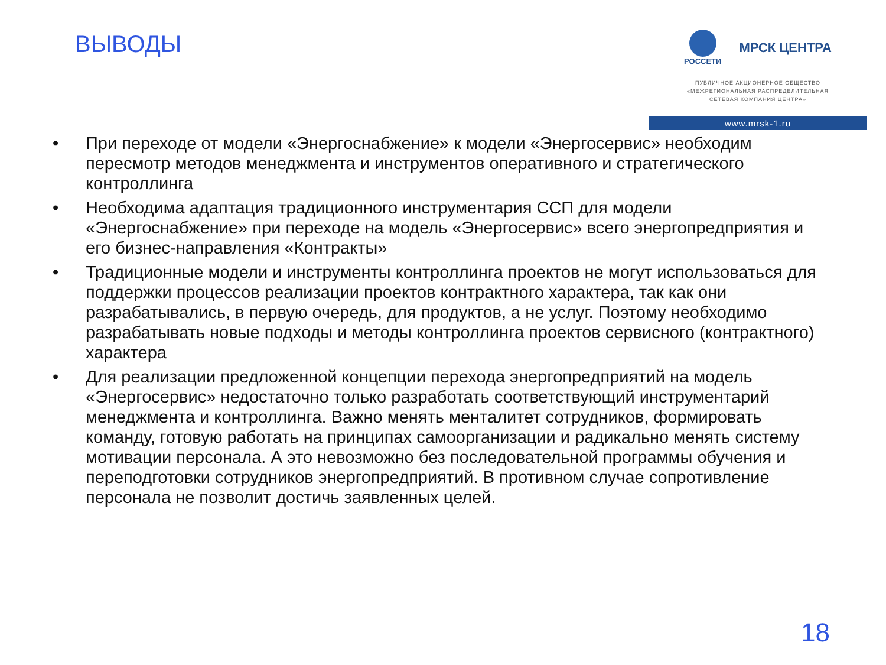ВЫВОДЫ
РОССЕТИ
МРСК ЦЕНТРА
ПУБЛИЧНОЕ АКЦИОНЕРНОЕ ОБЩЕСТВО
«МЕЖРЕГИОНАЛЬНАЯ РАСПРЕДЕЛИТЕЛЬНАЯ
СЕТЕВАЯ КОМПАНИЯ ЦЕНТРА»
www.mrsk-1.ru
• При переходе от модели «Энергоснабжение» к модели «Энергосервис» необходим пересмотр методов менеджмента и инструментов оперативного и стратегического контроллинга
• Необходима адаптация традиционного инструментария ССП для модели «Энергоснабжение» при переходе на модель «Энергосервис» всего энергопредприятия и его бизнес-направления «Контракты»
• Традиционные модели и инструменты контроллинга проектов не могут использоваться для поддержки процессов реализации проектов контрактного характера, так как они разрабатывались, в первую очередь, для продуктов, а не услуг. Поэтому необходимо разрабатывать новые подходы и методы контроллинга проектов сервисного (контрактного) характера
• Для реализации предложенной концепции перехода энергопредприятий на модель «Энергосервис» недостаточно только разработать соответствующий инструментарий менеджмента и контроллинга. Важно менять менталитет сотрудников, формировать команду, готовую работать на принципах самоорганизации и радикально менять систему мотивации персонала. А это невозможно без последовательной программы обучения и переподготовки сотрудников энергопредприятий. В противном случае сопротивление персонала не позволит достичь заявленных целей.
18